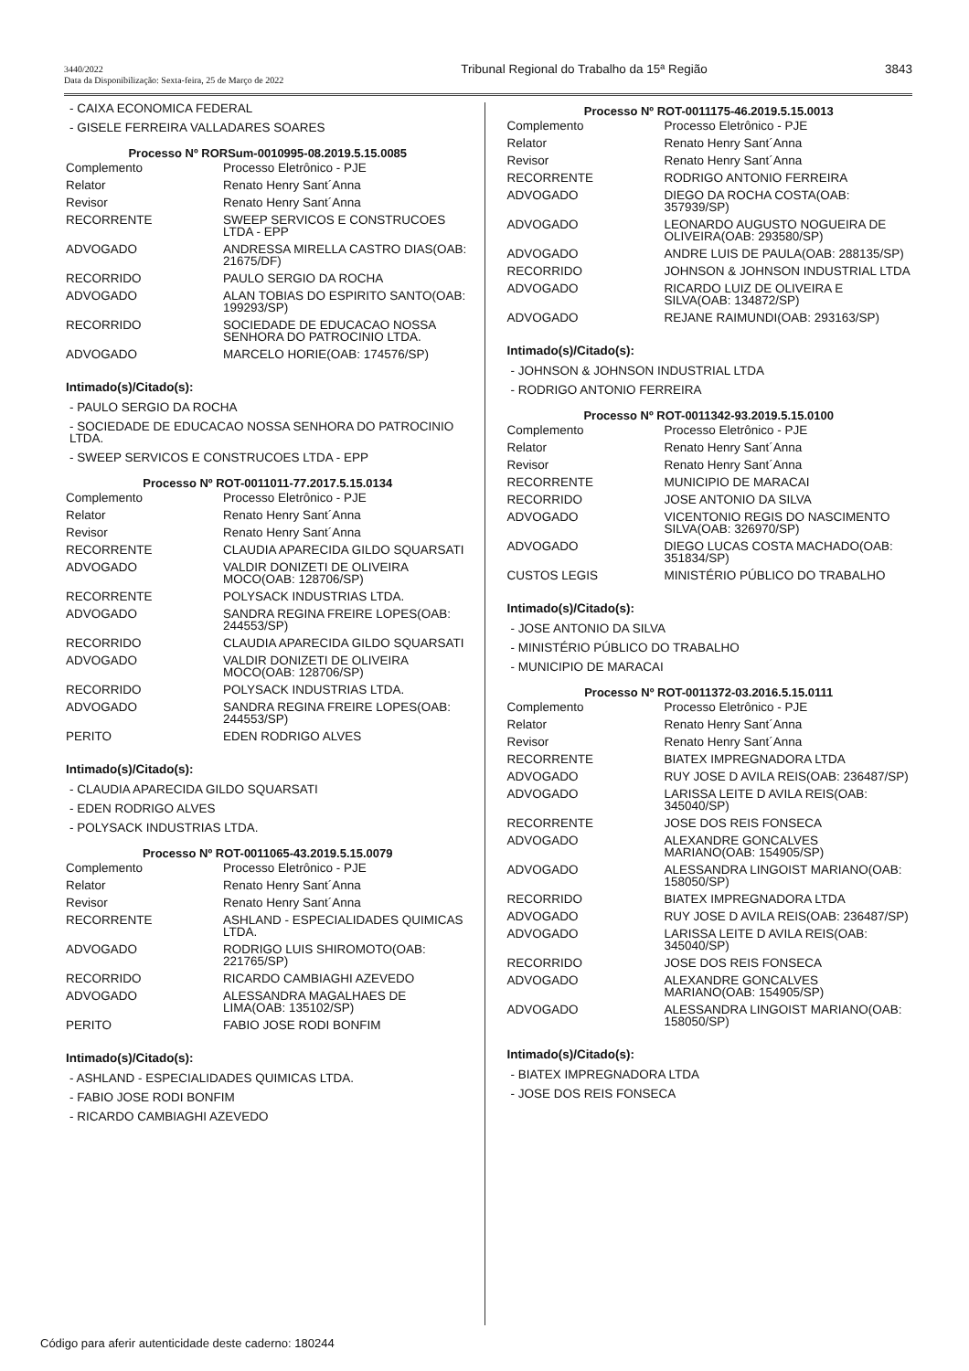3440/2022
Data da Disponibilização: Sexta-feira, 25 de Março de 2022
Tribunal Regional do Trabalho da 15ª Região
3843
- CAIXA ECONOMICA FEDERAL
- GISELE FERREIRA VALLADARES SOARES
Processo Nº RORSum-0010995-08.2019.5.15.0085
| Complemento | Processo Eletrônico - PJE |
| Relator | Renato Henry Sant´Anna |
| Revisor | Renato Henry Sant´Anna |
| RECORRENTE | SWEEP SERVICOS E CONSTRUCOES LTDA - EPP |
| ADVOGADO | ANDRESSA MIRELLA CASTRO DIAS(OAB: 21675/DF) |
| RECORRIDO | PAULO SERGIO DA ROCHA |
| ADVOGADO | ALAN TOBIAS DO ESPIRITO SANTO(OAB: 199293/SP) |
| RECORRIDO | SOCIEDADE DE EDUCACAO NOSSA SENHORA DO PATROCINIO LTDA. |
| ADVOGADO | MARCELO HORIE(OAB: 174576/SP) |
Intimado(s)/Citado(s):
- PAULO SERGIO DA ROCHA
- SOCIEDADE DE EDUCACAO NOSSA SENHORA DO PATROCINIO LTDA.
- SWEEP SERVICOS E CONSTRUCOES LTDA - EPP
Processo Nº ROT-0011011-77.2017.5.15.0134
| Complemento | Processo Eletrônico - PJE |
| Relator | Renato Henry Sant´Anna |
| Revisor | Renato Henry Sant´Anna |
| RECORRENTE | CLAUDIA APARECIDA GILDO SQUARSATI |
| ADVOGADO | VALDIR DONIZETI DE OLIVEIRA MOCO(OAB: 128706/SP) |
| RECORRENTE | POLYSACK INDUSTRIAS LTDA. |
| ADVOGADO | SANDRA REGINA FREIRE LOPES(OAB: 244553/SP) |
| RECORRIDO | CLAUDIA APARECIDA GILDO SQUARSATI |
| ADVOGADO | VALDIR DONIZETI DE OLIVEIRA MOCO(OAB: 128706/SP) |
| RECORRIDO | POLYSACK INDUSTRIAS LTDA. |
| ADVOGADO | SANDRA REGINA FREIRE LOPES(OAB: 244553/SP) |
| PERITO | EDEN RODRIGO ALVES |
Intimado(s)/Citado(s):
- CLAUDIA APARECIDA GILDO SQUARSATI
- EDEN RODRIGO ALVES
- POLYSACK INDUSTRIAS LTDA.
Processo Nº ROT-0011065-43.2019.5.15.0079
| Complemento | Processo Eletrônico - PJE |
| Relator | Renato Henry Sant´Anna |
| Revisor | Renato Henry Sant´Anna |
| RECORRENTE | ASHLAND - ESPECIALIDADES QUIMICAS LTDA. |
| ADVOGADO | RODRIGO LUIS SHIROMOTO(OAB: 221765/SP) |
| RECORRIDO | RICARDO CAMBIAGHI AZEVEDO |
| ADVOGADO | ALESSANDRA MAGALHAES DE LIMA(OAB: 135102/SP) |
| PERITO | FABIO JOSE RODI BONFIM |
Intimado(s)/Citado(s):
- ASHLAND - ESPECIALIDADES QUIMICAS LTDA.
- FABIO JOSE RODI BONFIM
- RICARDO CAMBIAGHI AZEVEDO
Processo Nº ROT-0011175-46.2019.5.15.0013
| Complemento | Processo Eletrônico - PJE |
| Relator | Renato Henry Sant´Anna |
| Revisor | Renato Henry Sant´Anna |
| RECORRENTE | RODRIGO ANTONIO FERREIRA |
| ADVOGADO | DIEGO DA ROCHA COSTA(OAB: 357939/SP) |
| ADVOGADO | LEONARDO AUGUSTO NOGUEIRA DE OLIVEIRA(OAB: 293580/SP) |
| ADVOGADO | ANDRE LUIS DE PAULA(OAB: 288135/SP) |
| RECORRIDO | JOHNSON & JOHNSON INDUSTRIAL LTDA |
| ADVOGADO | RICARDO LUIZ DE OLIVEIRA E SILVA(OAB: 134872/SP) |
| ADVOGADO | REJANE RAIMUNDI(OAB: 293163/SP) |
Intimado(s)/Citado(s):
- JOHNSON & JOHNSON INDUSTRIAL LTDA
- RODRIGO ANTONIO FERREIRA
Processo Nº ROT-0011342-93.2019.5.15.0100
| Complemento | Processo Eletrônico - PJE |
| Relator | Renato Henry Sant´Anna |
| Revisor | Renato Henry Sant´Anna |
| RECORRENTE | MUNICIPIO DE MARACAI |
| RECORRIDO | JOSE ANTONIO DA SILVA |
| ADVOGADO | VICENTONIO REGIS DO NASCIMENTO SILVA(OAB: 326970/SP) |
| ADVOGADO | DIEGO LUCAS COSTA MACHADO(OAB: 351834/SP) |
| CUSTOS LEGIS | MINISTÉRIO PÚBLICO DO TRABALHO |
Intimado(s)/Citado(s):
- JOSE ANTONIO DA SILVA
- MINISTÉRIO PÚBLICO DO TRABALHO
- MUNICIPIO DE MARACAI
Processo Nº ROT-0011372-03.2016.5.15.0111
| Complemento | Processo Eletrônico - PJE |
| Relator | Renato Henry Sant´Anna |
| Revisor | Renato Henry Sant´Anna |
| RECORRENTE | BIATEX IMPREGNADORA LTDA |
| ADVOGADO | RUY JOSE D AVILA REIS(OAB: 236487/SP) |
| ADVOGADO | LARISSA LEITE D AVILA REIS(OAB: 345040/SP) |
| RECORRENTE | JOSE DOS REIS FONSECA |
| ADVOGADO | ALEXANDRE GONCALVES MARIANO(OAB: 154905/SP) |
| ADVOGADO | ALESSANDRA LINGOIST MARIANO(OAB: 158050/SP) |
| RECORRIDO | BIATEX IMPREGNADORA LTDA |
| ADVOGADO | RUY JOSE D AVILA REIS(OAB: 236487/SP) |
| ADVOGADO | LARISSA LEITE D AVILA REIS(OAB: 345040/SP) |
| RECORRIDO | JOSE DOS REIS FONSECA |
| ADVOGADO | ALEXANDRE GONCALVES MARIANO(OAB: 154905/SP) |
| ADVOGADO | ALESSANDRA LINGOIST MARIANO(OAB: 158050/SP) |
Intimado(s)/Citado(s):
- BIATEX IMPREGNADORA LTDA
- JOSE DOS REIS FONSECA
Código para aferir autenticidade deste caderno: 180244